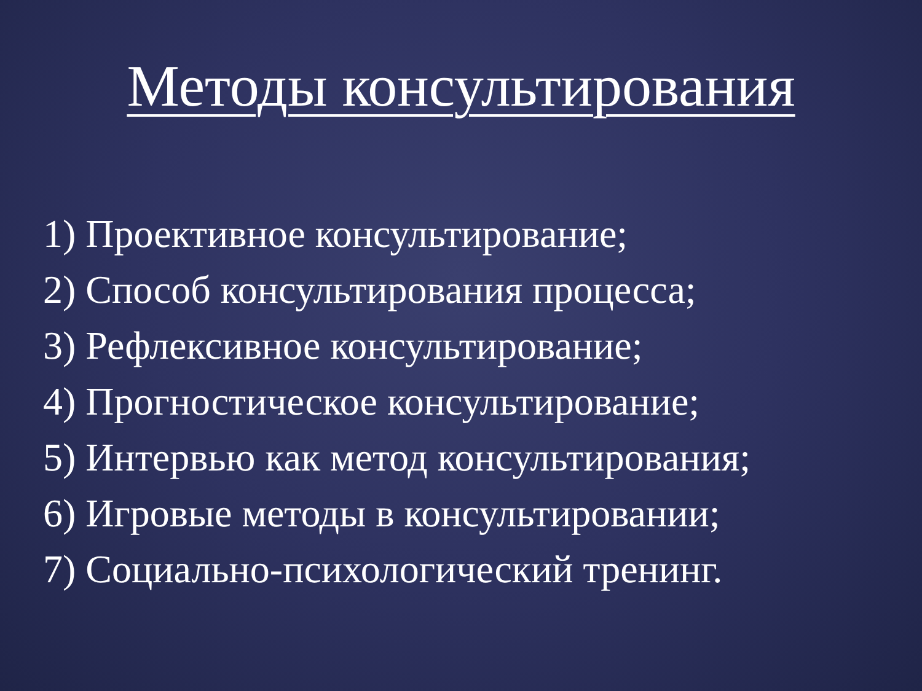Методы консультирования
1) Проективное консультирование;
2) Способ консультирования процесса;
3) Рефлексивное консультирование;
4) Прогностическое консультирование;
5) Интервью как метод консультирования;
6) Игровые методы в консультировании;
7) Социально-психологический тренинг.